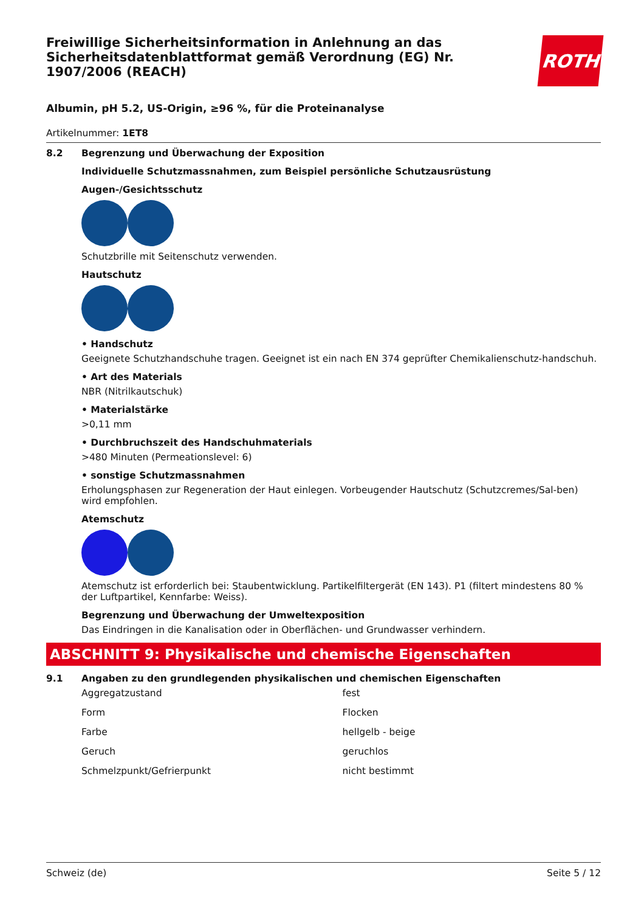Freiwillige Sicherheitsinformation in Anlehnung an das Sicherheitsdatenblattformat gemäß Verordnung (EG) Nr. 1907/2006 (REACH)
ROTH
Albumin, pH 5.2, US-Origin, ≥96 %, für die Proteinanalyse
Artikelnummer: 1ET8
8.2 Begrenzung und Überwachung der Exposition
Individuelle Schutzmassnahmen, zum Beispiel persönliche Schutzausrüstung
Augen-/Gesichtsschutz
Schutzbrille mit Seitenschutz verwenden.
Hautschutz
• Handschutz
Geeignete Schutzhandschuhe tragen. Geeignet ist ein nach EN 374 geprüfter Chemikalienschutz-handschuh.
• Art des Materials
NBR (Nitrilkautschuk)
• Materialstärke
>0,11 mm
• Durchbruchszeit des Handschuhmaterials
>480 Minuten (Permeationslevel: 6)
• sonstige Schutzmassnahmen
Erholungsphasen zur Regeneration der Haut einlegen. Vorbeugender Hautschutz (Schutzcremes/Sal-ben) wird empfohlen.
Atemschutz
Atemschutz ist erforderlich bei: Staubentwicklung. Partikelfiltergerät (EN 143). P1 (filtert mindestens 80 % der Luftpartikel, Kennfarbe: Weiss).
Begrenzung und Überwachung der Umweltexposition
Das Eindringen in die Kanalisation oder in Oberflächen- und Grundwasser verhindern.
ABSCHNITT 9: Physikalische und chemische Eigenschaften
9.1 Angaben zu den grundlegenden physikalischen und chemischen Eigenschaften
| Aggregatzustand | fest |
| Form | Flocken |
| Farbe | hellgelb - beige |
| Geruch | geruchlos |
| Schmelzpunkt/Gefrierpunkt | nicht bestimmt |
Schweiz (de) Seite 5 / 12